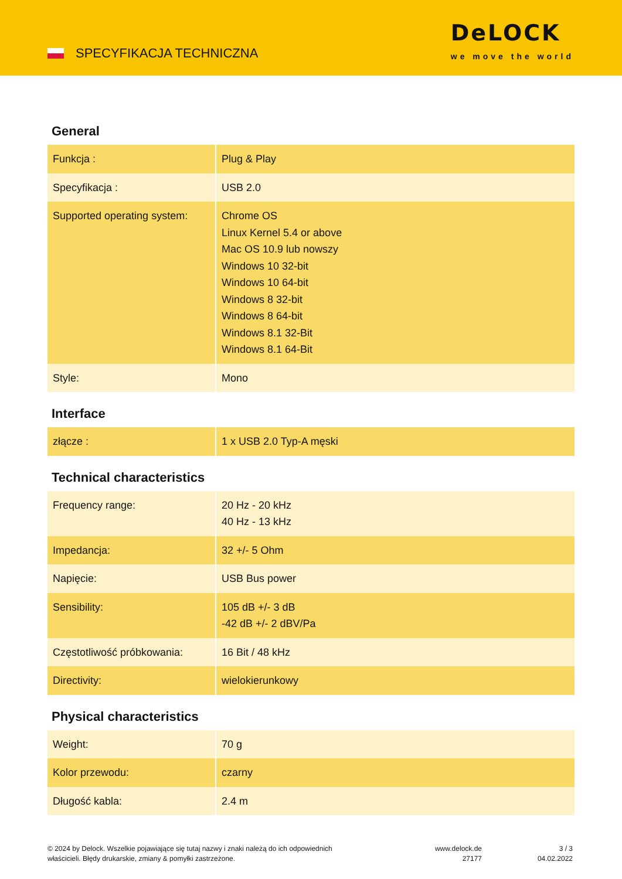SPECYFIKACJA TECHNICZNA
DeLOCK
we move the world
General
| Funkcja : | Plug & Play |
| Specyfikacja : | USB 2.0 |
| Supported operating system: | Chrome OS Linux Kernel 5.4 or above Mac OS 10.9 lub nowszy Windows 10 32-bit Windows 10 64-bit Windows 8 32-bit Windows 8 64-bit Windows 8.1 32-Bit Windows 8.1 64-Bit |
| Style: | Mono |
Interface
| złącze : | 1 x USB 2.0 Typ-A męski |
Technical characteristics
| Frequency range: | 20 Hz - 20 kHz 40 Hz - 13 kHz |
| Impedancja: | 32 +/- 5 Ohm |
| Napięcie: | USB Bus power |
| Sensibility: | 105 dB +/- 3 dB -42 dB +/- 2 dBV/Pa |
| Częstotliwość próbkowania: | 16 Bit / 48 kHz |
| Directivity: | wielokierunkowy |
Physical characteristics
| Weight: | 70 g |
| Kolor przewodu: | czarny |
| Długość kabla: | 2.4 m |
© 2024 by Delock. Wszelkie pojawiające się tutaj nazwy i znaki należą do ich odpowiednich
właścicieli. Błędy drukarskie, zmiany & pomyłki zastrzeżone.
www.delock.de
27177
3 / 3
04.02.2022